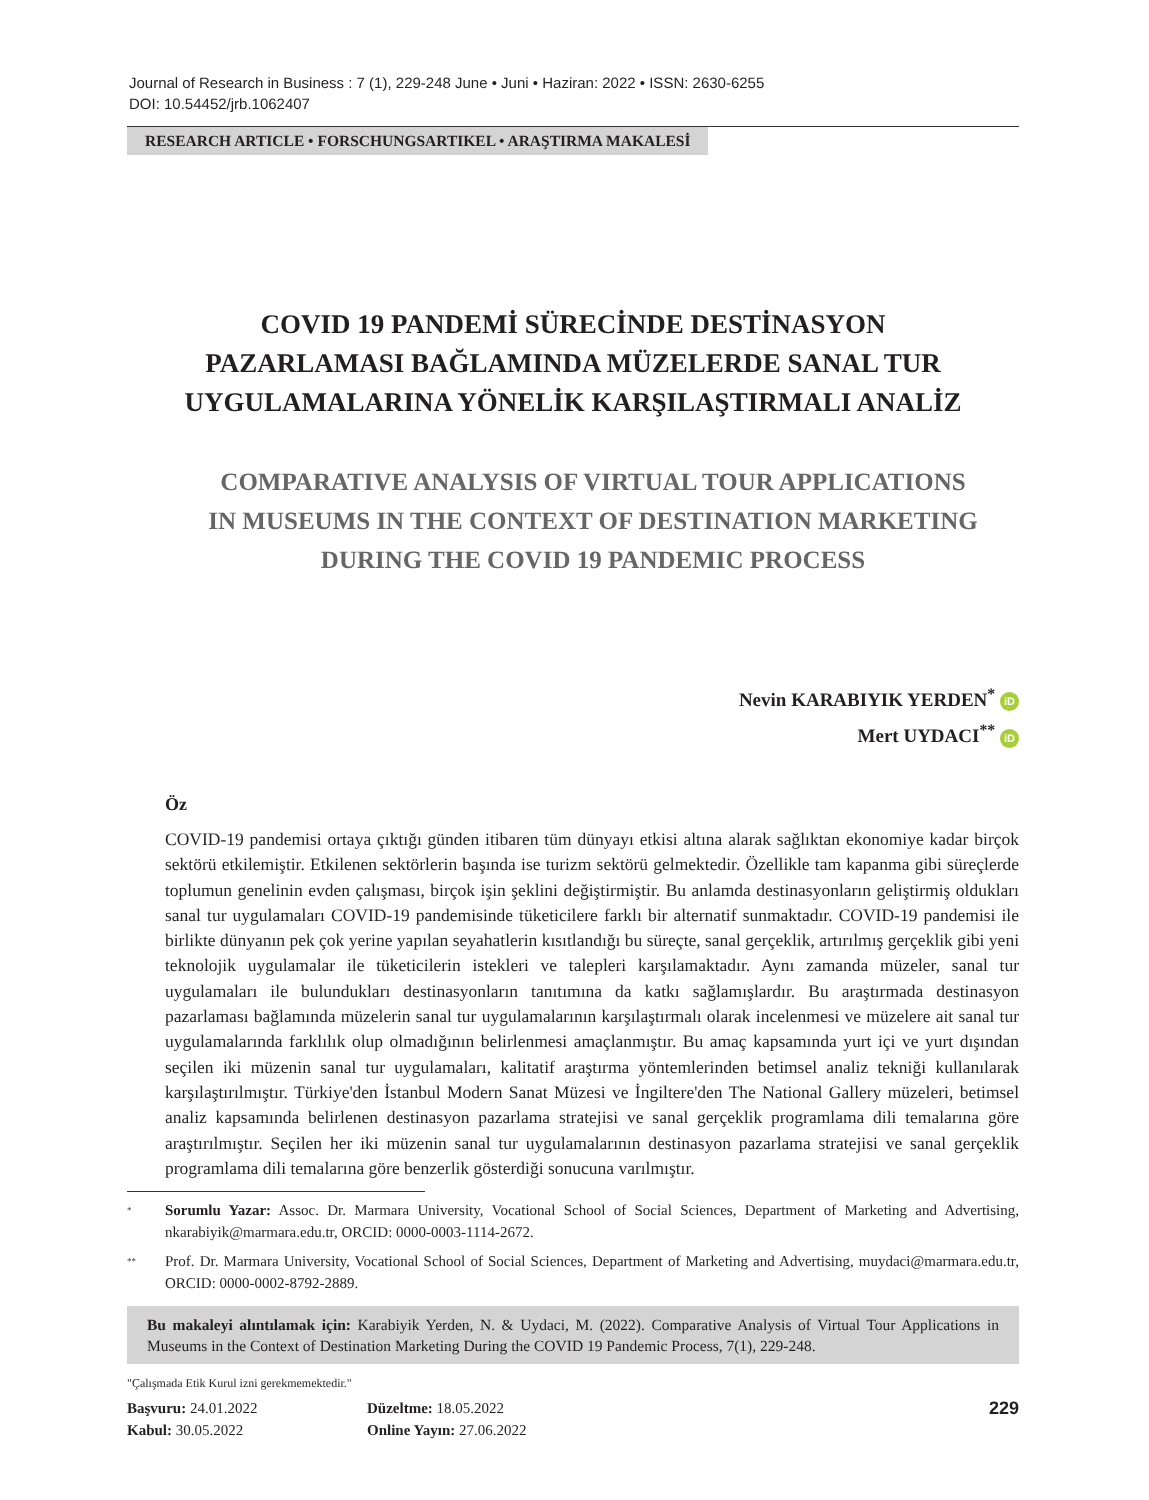Journal of Research in Business : 7 (1), 229-248 June • Juni • Haziran: 2022 • ISSN: 2630-6255
DOI: 10.54452/jrb.1062407
RESEARCH ARTICLE • FORSCHUNGSARTIKEL • ARAŞTIRMA MAKALESİ
COVID 19 PANDEMİ SÜRECİNDE DESTİNASYON
PAZARLAMASI BAĞLAMINDA MÜZELERDE SANAL TUR
UYGULAMALARINA YÖNELİK KARŞILAŞTIRMALI ANALİZ
COMPARATIVE ANALYSIS OF VIRTUAL TOUR APPLICATIONS
IN MUSEUMS IN THE CONTEXT OF DESTINATION MARKETING
DURING THE COVID 19 PANDEMIC PROCESS
Nevin KARABIYIK YERDEN<sup>*</sup> iD
Mert UYDACI<sup>**</sup> iD
Öz
COVID-19 pandemisi ortaya çıktığı günden itibaren tüm dünyayı etkisi altına alarak sağlıktan ekonomiye kadar birçok sektörü etkilemiştir. Etkilenen sektörlerin başında ise turizm sektörü gelmektedir. Özellikle tam kapanma gibi süreçlerde toplumun genelinin evden çalışması, birçok işin şeklini değiştirmiştir. Bu anlamda destinasyonların geliştirmiş oldukları sanal tur uygulamaları COVID-19 pandemisinde tüketicilere farklı bir alternatif sunmaktadır. COVID-19 pandemisi ile birlikte dünyanın pek çok yerine yapılan seyahatlerin kısıtlandığı bu süreçte, sanal gerçeklik, artırılmış gerçeklik gibi yeni teknolojik uygulamalar ile tüketicilerin istekleri ve talepleri karşılamaktadır. Aynı zamanda müzeler, sanal tur uygulamaları ile bulundukları destinasyonların tanıtımına da katkı sağlamışlardır. Bu araştırmada destinasyon pazarlaması bağlamında müzelerin sanal tur uygulamalarının karşılaştırmalı olarak incelenmesi ve müzelere ait sanal tur uygulamalarında farklılık olup olmadığının belirlenmesi amaçlanmıştır. Bu amaç kapsamında yurt içi ve yurt dışından seçilen iki müzenin sanal tur uygulamaları, kalitatif araştırma yöntemlerinden betimsel analiz tekniği kullanılarak karşılaştırılmıştır. Türkiye'den İstanbul Modern Sanat Müzesi ve İngiltere'den The National Gallery müzeleri, betimsel analiz kapsamında belirlenen destinasyon pazarlama stratejisi ve sanal gerçeklik programlama dili temalarına göre araştırılmıştır. Seçilen her iki müzenin sanal tur uygulamalarının destinasyon pazarlama stratejisi ve sanal gerçeklik programlama dili temalarına göre benzerlik gösterdiği sonucuna varılmıştır.
*
Sorumlu Yazar: Assoc. Dr. Marmara University, Vocational School of Social Sciences, Department of Marketing and Advertising, nkarabiyik@marmara.edu.tr, ORCID: 0000-0003-1114-2672.
**
Prof. Dr. Marmara University, Vocational School of Social Sciences, Department of Marketing and Advertising, muydaci@marmara.edu.tr, ORCID: 0000-0002-8792-2889.
Bu makaleyi alıntılamak için: Karabiyik Yerden, N. & Uydaci, M. (2022). Comparative Analysis of Virtual Tour Applications in Museums in the Context of Destination Marketing During the COVID 19 Pandemic Process, 7(1), 229-248.
"Çalışmada Etik Kurul izni gerekmemektedir."
Başvuru: 24.01.2022
Kabul: 30.05.2022
Düzeltme: 18.05.2022
Online Yayın: 27.06.2022
229